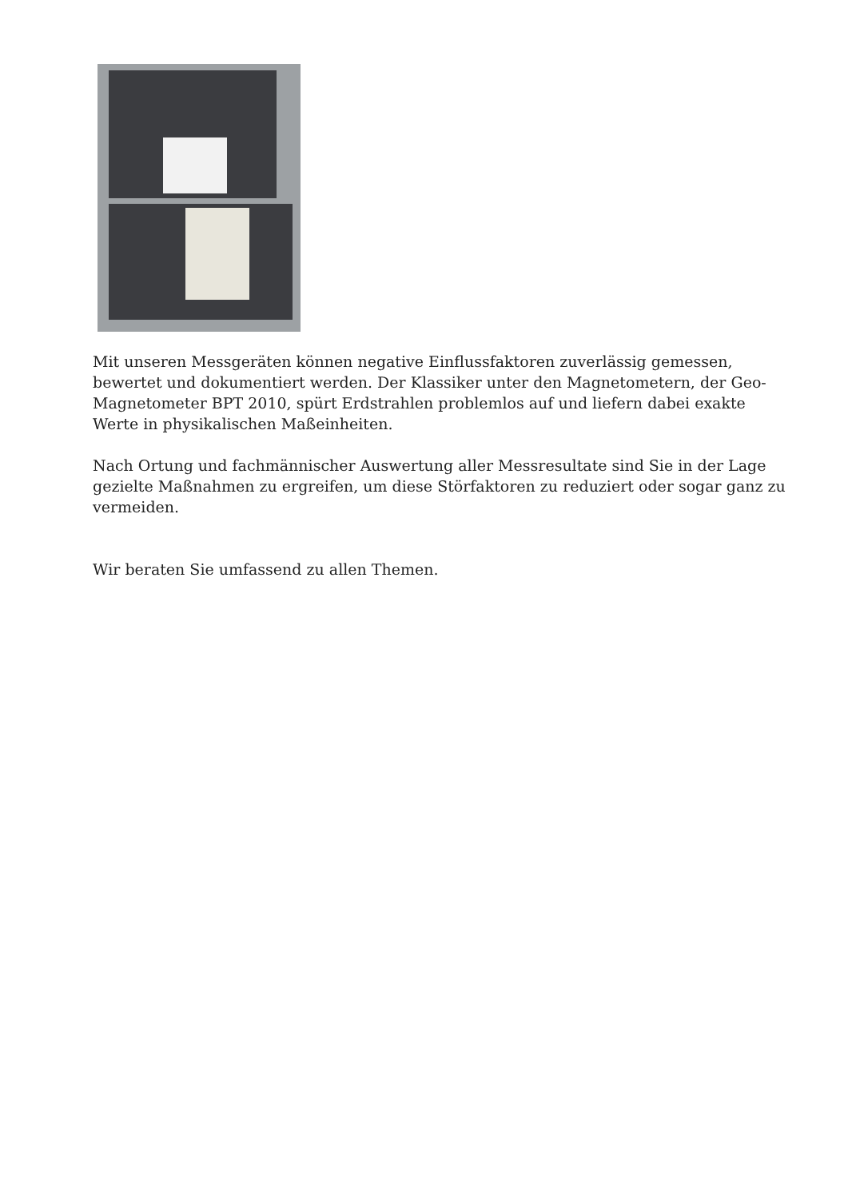Mit unseren Messgeräten können negative Einflussfaktoren zuverlässig gemessen, bewertet und dokumentiert werden. Der Klassiker unter den Magnetometern, der Geo-Magnetometer BPT 2010, spürt Erdstrahlen problemlos auf und liefern dabei exakte Werte in physikalischen Maßeinheiten.
Nach Ortung und fachmännischer Auswertung aller Messresultate sind Sie in der Lage gezielte Maßnahmen zu ergreifen, um diese Störfaktoren zu reduziert oder sogar ganz zu vermeiden.
Wir beraten Sie umfassend zu allen Themen.